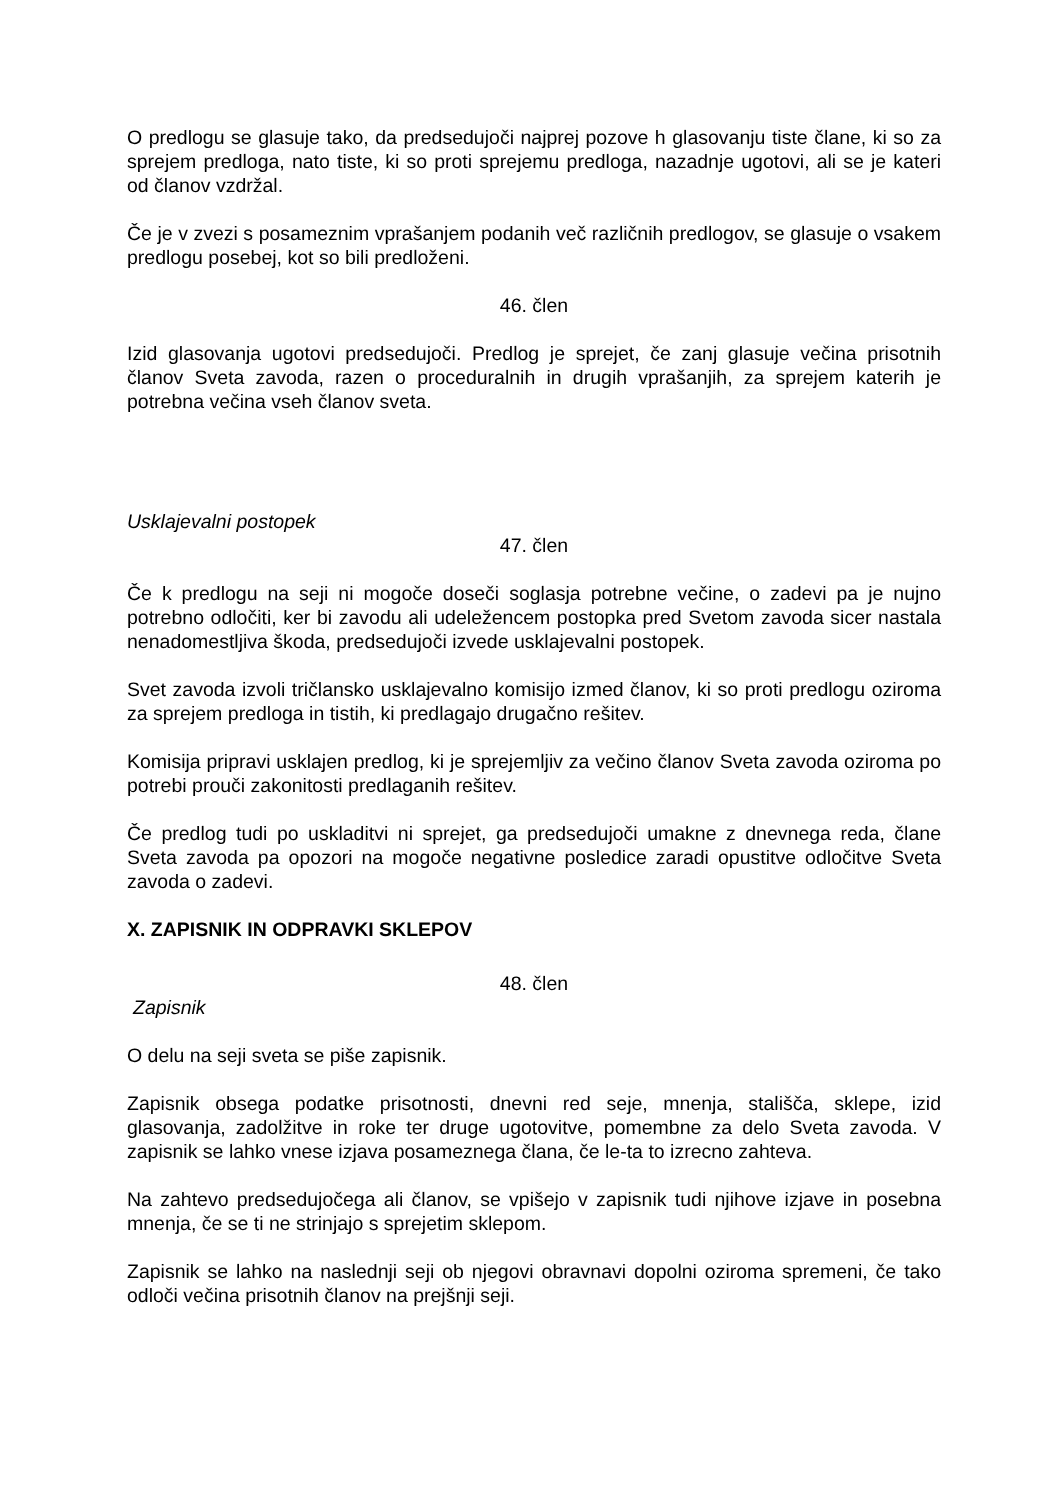O predlogu se glasuje tako, da predsedujoči najprej pozove h glasovanju tiste člane, ki so za sprejem predloga, nato tiste, ki so proti sprejemu predloga, nazadnje ugotovi, ali se je kateri od članov vzdržal.
Če je v zvezi s posameznim vprašanjem podanih več različnih predlogov, se glasuje o vsakem predlogu posebej, kot so bili predloženi.
46. člen
Izid glasovanja ugotovi predsedujoči. Predlog je sprejet, če zanj glasuje večina prisotnih članov Sveta zavoda, razen o proceduralnih in drugih vprašanjih, za sprejem katerih je potrebna večina vseh članov sveta.
Usklajevalni postopek
47. člen
Če k predlogu na seji ni mogoče doseči soglasja potrebne večine, o zadevi pa je nujno potrebno odločiti, ker bi zavodu ali udeležencem postopka pred Svetom zavoda sicer nastala nenadomestljiva škoda, predsedujoči izvede usklajevalni postopek.
Svet zavoda izvoli tričlansko usklajevalno komisijo izmed članov, ki so proti predlogu oziroma za sprejem predloga in tistih, ki predlagajo drugačno rešitev.
Komisija pripravi usklajen predlog, ki je sprejemljiv za večino članov Sveta zavoda oziroma po potrebi prouči zakonitosti predlaganih rešitev.
Če predlog tudi po uskladitvi ni sprejet, ga predsedujoči umakne z dnevnega reda, člane Sveta zavoda pa opozori na mogoče negativne posledice zaradi opustitve odločitve Sveta zavoda o zadevi.
X. ZAPISNIK IN ODPRAVKI SKLEPOV
48. člen
Zapisnik
O delu na seji sveta se piše zapisnik.
Zapisnik obsega podatke prisotnosti, dnevni red seje, mnenja, stališča, sklepe, izid glasovanja, zadolžitve in roke ter druge ugotovitve, pomembne za delo Sveta zavoda. V zapisnik se lahko vnese izjava posameznega člana, če le-ta to izrecno zahteva.
Na zahtevo predsedujočega ali članov, se vpišejo v zapisnik tudi njihove izjave in posebna mnenja, če se ti ne strinjajo s sprejetim sklepom.
Zapisnik se lahko na naslednji seji ob njegovi obravnavi dopolni oziroma spremeni, če tako odloči večina prisotnih članov na prejšnji seji.